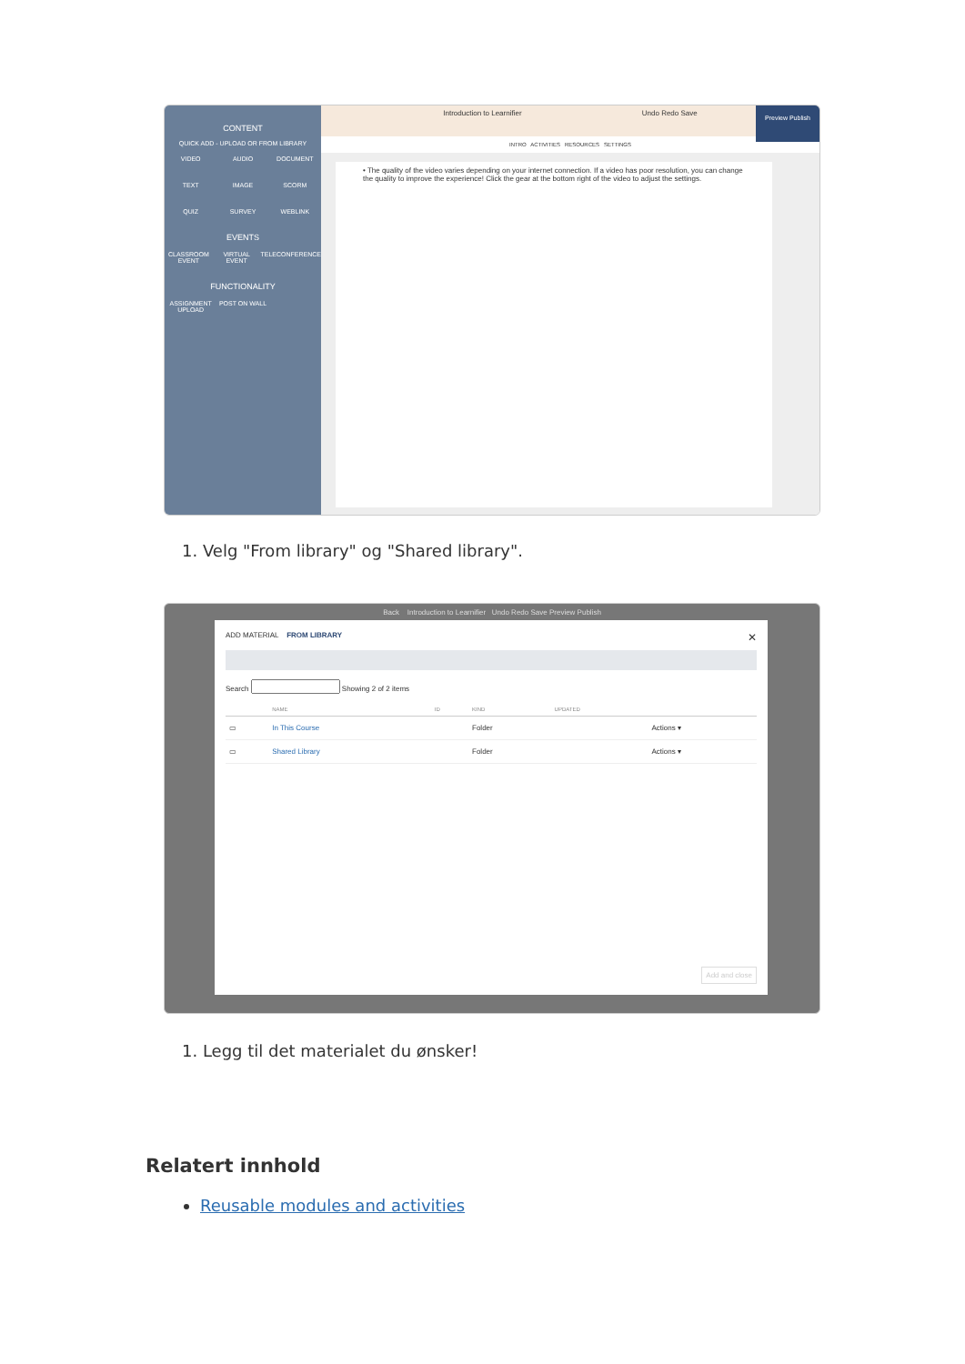CONTENT
QUICK ADD - UPLOAD OR FROM LIBRARY
VIDEO AUDIO DOCUMENT TEXT IMAGE SCORM QUIZ SURVEY WEBLINK
EVENTS
CLASSROOM EVENT VIRTUAL EVENT TELECONFERENCE
FUNCTIONALITY
ASSIGNMENT UPLOAD POST ON WALL
Introduction to Learnifier Undo Redo Save
Preview Publish
INTRO ACTIVITIES RESOURCES SETTINGS
• The quality of the video varies depending on your internet connection. If a video has poor resolution, you can change the quality to improve the experience! Click the gear at the bottom right of the video to adjust the settings.
1. Velg "From library" og "Shared library".
Back Introduction to Learnifier Undo Redo Save Preview Publish
ADD MATERIAL FROM LIBRARY ✕
Search Showing 2 of 2 items
| | NAME | ID | KIND | UPDATED | |
| --- | --- | --- | --- | --- | --- |
| ▭ | In This Course | | Folder | | Actions ▾ |
| ▭ | Shared Library | | Folder | | Actions ▾ |
Add and close
1. Legg til det materialet du ønsker!
Relatert innhold
Reusable modules and activities